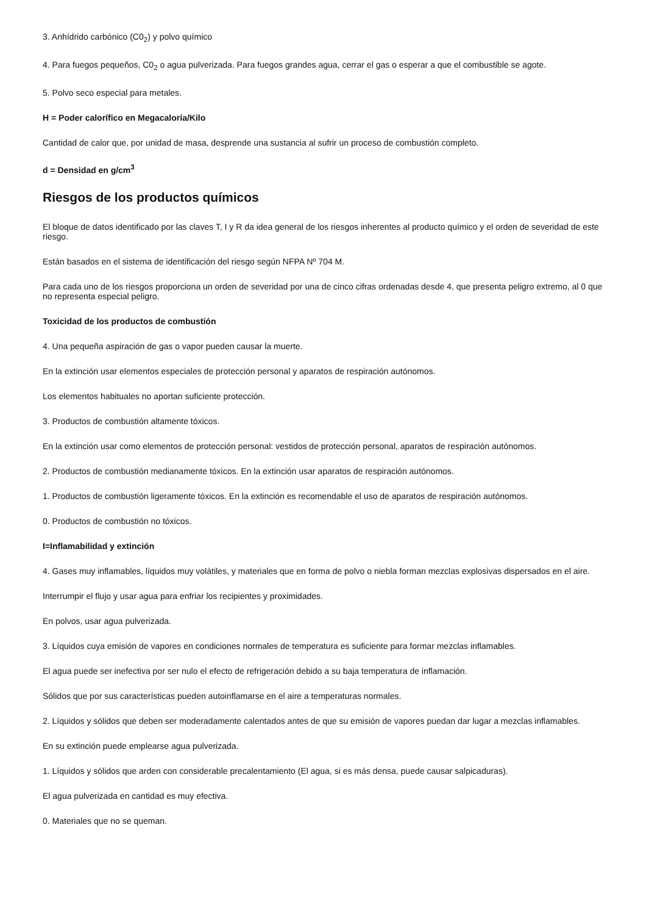3. Anhídrido carbónico (C0<sub>2</sub>) y polvo químico
4. Para fuegos pequeños, C0<sub>2</sub> o agua pulverizada. Para fuegos grandes agua, cerrar el gas o esperar a que el combustible se agote.
5. Polvo seco especial para metales.
H = Poder calorífico en Megacaloría/Kilo
Cantidad de calor que, por unidad de masa, desprende una sustancia al sufrir un proceso de combustión completo.
d = Densidad en g/cm<sup>3</sup>
Riesgos de los productos químicos
El bloque de datos identificado por las claves T, I y R da idea general de los riesgos inherentes al producto químico y el orden de severidad de este riesgo.
Están basados en el sistema de identificación del riesgo según NFPA Nº 704 M.
Para cada uno de los riesgos proporciona un orden de severidad por una de cinco cifras ordenadas desde 4, que presenta peligro extremo, al 0 que no representa especial peligro.
Toxicidad de los productos de combustión
4. Una pequeña aspiración de gas o vapor pueden causar la muerte.
En la extinción usar elementos especiales de protección personal y aparatos de respiración autónomos.
Los elementos habituales no aportan suficiente protección.
3. Productos de combustión altamente tóxicos.
En la extinción usar como elementos de protección personal: vestidos de protección personal, aparatos de respiración autónomos.
2. Productos de combustión medianamente tóxicos. En la extinción usar aparatos de respiración autónomos.
1. Productos de combustión ligeramente tóxicos. En la extinción es recomendable el uso de aparatos de respiración autónomos.
0. Productos de combustión no tóxicos.
I=Inflamabilidad y extinción
4. Gases muy inflamables, líquidos muy volátiles, y materiales que en forma de polvo o niebla forman mezclas explosivas dispersados en el aire.
Interrumpir el flujo y usar agua para enfriar los recipientes y proximidades.
En polvos, usar agua pulverizada.
3. Líquidos cuya emisión de vapores en condiciones normales de temperatura es suficiente para formar mezclas inflamables.
El agua puede ser inefectiva por ser nulo el efecto de refrigeración debido a su baja temperatura de inflamación.
Sólidos que por sus características pueden autoinflamarse en el aire a temperaturas normales.
2. Líquidos y sólidos que deben ser moderadamente calentados antes de que su emisión de vapores puedan dar lugar a mezclas inflamables.
En su extinción puede emplearse agua pulverizada.
1. Líquidos y sólidos que arden con considerable precalentamiento (El agua, si es más densa, puede causar salpicaduras).
El agua pulverizada en cantidad es muy efectiva.
0. Materiales que no se queman.